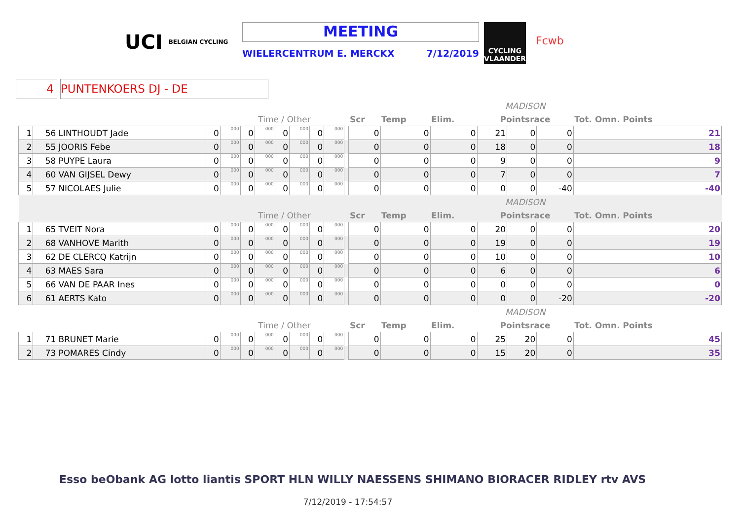UCI BELGIAN CYCLING
MEETING
WIELERCENTRUM E. MERCKX 7/12/2019
CYCLING VLAANDEREN
Fcwb
4 PUNTENKOERS DJ - DE
| | | | | | | | | | | | | | | | MADISON | | | |
| | | | | Time / Other | | | | | | | | Scr | Temp | Elim. | Pointsrace | | | Tot. Omn. Points |
| 1 | 56 | LINTHOUDT Jade | 0 | 000 | 0 | 000 | 0 | 000 | 0 | 000 | | 0 | 0 | 0 | 21 | 0 | 0 | 21 |
| 2 | 55 | JOORIS Febe | 0 | 000 | 0 | 000 | 0 | 000 | 0 | 000 | | 0 | 0 | 0 | 18 | 0 | 0 | 18 |
| 3 | 58 | PUYPE Laura | 0 | 000 | 0 | 000 | 0 | 000 | 0 | 000 | | 0 | 0 | 0 | 9 | 0 | 0 | 9 |
| 4 | 60 | VAN GIJSEL Dewy | 0 | 000 | 0 | 000 | 0 | 000 | 0 | 000 | | 0 | 0 | 0 | 7 | 0 | 0 | 7 |
| 5 | 57 | NICOLAES Julie | 0 | 000 | 0 | 000 | 0 | 000 | 0 | 000 | | 0 | 0 | 0 | 0 | 0 | -40 | -40 |
| | | | | | | | | | | | | | | | MADISON | | | |
| | | | | Time / Other | | | | | | | | Scr | Temp | Elim. | Pointsrace | | | Tot. Omn. Points |
| 1 | 65 | TVEIT Nora | 0 | 000 | 0 | 000 | 0 | 000 | 0 | 000 | | 0 | 0 | 0 | 20 | 0 | 0 | 20 |
| 2 | 68 | VANHOVE Marith | 0 | 000 | 0 | 000 | 0 | 000 | 0 | 000 | | 0 | 0 | 0 | 19 | 0 | 0 | 19 |
| 3 | 62 | DE CLERCQ Katrijn | 0 | 000 | 0 | 000 | 0 | 000 | 0 | 000 | | 0 | 0 | 0 | 10 | 0 | 0 | 10 |
| 4 | 63 | MAES Sara | 0 | 000 | 0 | 000 | 0 | 000 | 0 | 000 | | 0 | 0 | 0 | 6 | 0 | 0 | 6 |
| 5 | 66 | VAN DE PAAR Ines | 0 | 000 | 0 | 000 | 0 | 000 | 0 | 000 | | 0 | 0 | 0 | 0 | 0 | 0 | 0 |
| 6 | 61 | AERTS Kato | 0 | 000 | 0 | 000 | 0 | 000 | 0 | 000 | | 0 | 0 | 0 | 0 | 0 | -20 | -20 |
| | | | | | | | | | | | | | | | MADISON | | | |
| | | | | Time / Other | | | | | | | | Scr | Temp | Elim. | Pointsrace | | | Tot. Omn. Points |
| 1 | 71 | BRUNET Marie | 0 | 000 | 0 | 000 | 0 | 000 | 0 | 000 | | 0 | 0 | 0 | 25 | 20 | 0 | 45 |
| 2 | 73 | POMARES Cindy | 0 | 000 | 0 | 000 | 0 | 000 | 0 | 000 | | 0 | 0 | 0 | 15 | 20 | 0 | 35 |
Esso beObank AG lotto liantis SPORT HLN WILLY NAESSENS SHIMANO BIORACER RIDLEY rtv AVS
7/12/2019 - 17:54:57